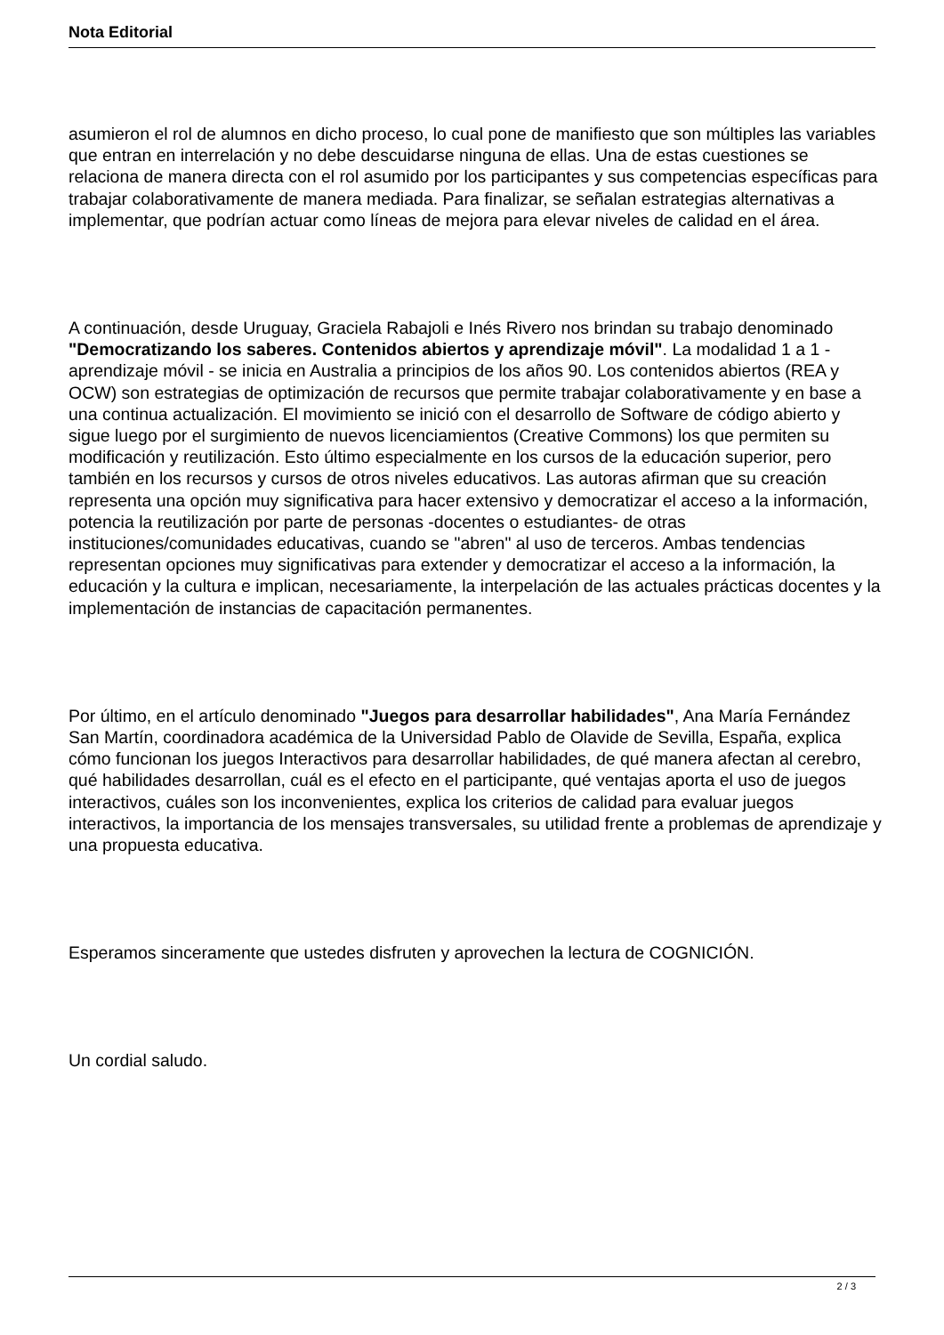Nota Editorial
asumieron el rol de alumnos en dicho proceso, lo cual pone de manifiesto que son múltiples las variables que entran en interrelación y no debe descuidarse ninguna de ellas. Una de estas cuestiones se relaciona de manera directa con el rol asumido por los participantes y sus competencias específicas para trabajar colaborativamente de manera mediada. Para finalizar, se señalan estrategias alternativas a implementar, que podrían actuar como líneas de mejora para elevar niveles de calidad en el área.
A continuación, desde Uruguay, Graciela Rabajoli e Inés Rivero nos brindan su trabajo denominado "Democratizando los saberes. Contenidos abiertos y aprendizaje móvil". La modalidad 1 a 1 - aprendizaje móvil - se inicia en Australia a principios de los años 90. Los contenidos abiertos (REA y OCW) son estrategias de optimización de recursos que permite trabajar colaborativamente y en base a una continua actualización. El movimiento se inició con el desarrollo de Software de código abierto y sigue luego por el surgimiento de nuevos licenciamientos (Creative Commons) los que permiten su modificación y reutilización. Esto último especialmente en los cursos de la educación superior, pero también en los recursos y cursos de otros niveles educativos. Las autoras afirman que su creación representa una opción muy significativa para hacer extensivo y democratizar el acceso a la información, potencia la reutilización por parte de personas -docentes o estudiantes- de otras instituciones/comunidades educativas, cuando se "abren" al uso de terceros. Ambas tendencias representan opciones muy significativas para extender y democratizar el acceso a la información, la educación y la cultura e implican, necesariamente, la interpelación de las actuales prácticas docentes y la implementación de instancias de capacitación permanentes.
Por último, en el artículo denominado "Juegos para desarrollar habilidades", Ana María Fernández San Martín, coordinadora académica de la Universidad Pablo de Olavide de Sevilla, España, explica cómo funcionan los juegos Interactivos para desarrollar habilidades, de qué manera afectan al cerebro, qué habilidades desarrollan, cuál es el efecto en el participante, qué ventajas aporta el uso de juegos interactivos, cuáles son los inconvenientes, explica los criterios de calidad para evaluar juegos interactivos, la importancia de los mensajes transversales, su utilidad frente a problemas de aprendizaje y una propuesta educativa.
Esperamos sinceramente que ustedes disfruten y aprovechen la lectura de COGNICIÓN.
Un cordial saludo.
2 / 3